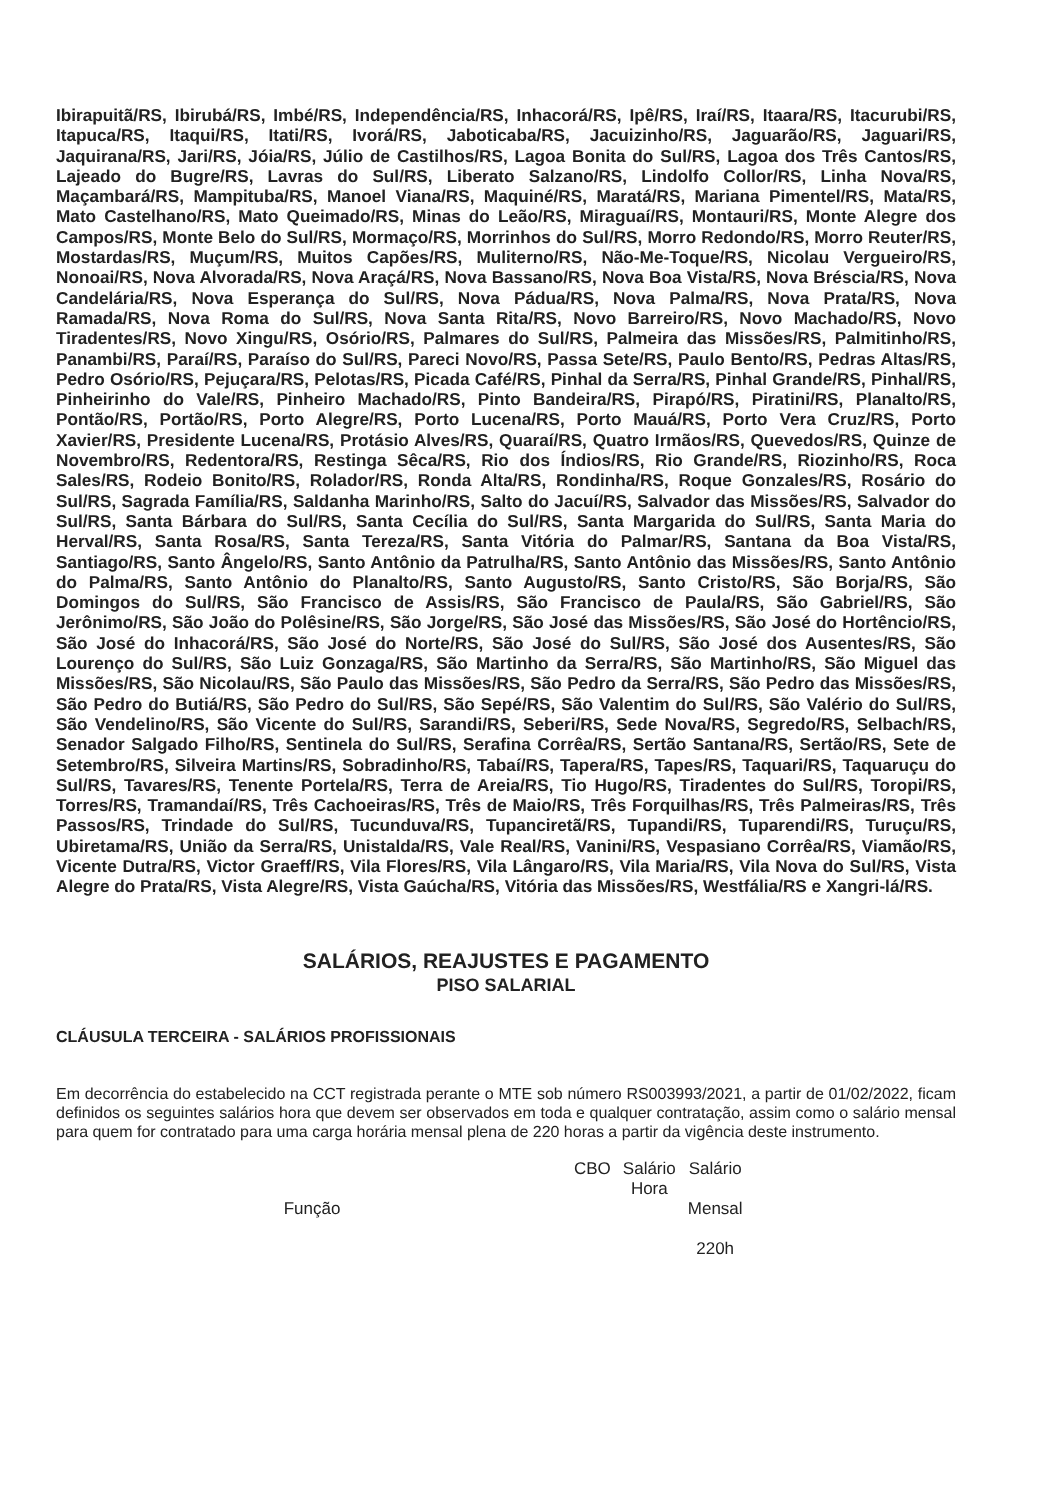Ibirapuitã/RS, Ibirubá/RS, Imbé/RS, Independência/RS, Inhacorá/RS, Ipê/RS, Iraí/RS, Itaara/RS, Itacurubi/RS, Itapuca/RS, Itaqui/RS, Itati/RS, Ivorá/RS, Jaboticaba/RS, Jacuizinho/RS, Jaguarão/RS, Jaguari/RS, Jaquirana/RS, Jari/RS, Jóia/RS, Júlio de Castilhos/RS, Lagoa Bonita do Sul/RS, Lagoa dos Três Cantos/RS, Lajeado do Bugre/RS, Lavras do Sul/RS, Liberato Salzano/RS, Lindolfo Collor/RS, Linha Nova/RS, Maçambará/RS, Mampituba/RS, Manoel Viana/RS, Maquiné/RS, Maratá/RS, Mariana Pimentel/RS, Mata/RS, Mato Castelhano/RS, Mato Queimado/RS, Minas do Leão/RS, Miraguaí/RS, Montauri/RS, Monte Alegre dos Campos/RS, Monte Belo do Sul/RS, Mormaço/RS, Morrinhos do Sul/RS, Morro Redondo/RS, Morro Reuter/RS, Mostardas/RS, Muçum/RS, Muitos Capões/RS, Muliterno/RS, Não-Me-Toque/RS, Nicolau Vergueiro/RS, Nonoai/RS, Nova Alvorada/RS, Nova Araçá/RS, Nova Bassano/RS, Nova Boa Vista/RS, Nova Bréscia/RS, Nova Candelária/RS, Nova Esperança do Sul/RS, Nova Pádua/RS, Nova Palma/RS, Nova Prata/RS, Nova Ramada/RS, Nova Roma do Sul/RS, Nova Santa Rita/RS, Novo Barreiro/RS, Novo Machado/RS, Novo Tiradentes/RS, Novo Xingu/RS, Osório/RS, Palmares do Sul/RS, Palmeira das Missões/RS, Palmitinho/RS, Panambi/RS, Paraí/RS, Paraíso do Sul/RS, Pareci Novo/RS, Passa Sete/RS, Paulo Bento/RS, Pedras Altas/RS, Pedro Osório/RS, Pejuçara/RS, Pelotas/RS, Picada Café/RS, Pinhal da Serra/RS, Pinhal Grande/RS, Pinhal/RS, Pinheirinho do Vale/RS, Pinheiro Machado/RS, Pinto Bandeira/RS, Pirapó/RS, Piratini/RS, Planalto/RS, Pontão/RS, Portão/RS, Porto Alegre/RS, Porto Lucena/RS, Porto Mauá/RS, Porto Vera Cruz/RS, Porto Xavier/RS, Presidente Lucena/RS, Protásio Alves/RS, Quaraí/RS, Quatro Irmãos/RS, Quevedos/RS, Quinze de Novembro/RS, Redentora/RS, Restinga Sêca/RS, Rio dos Índios/RS, Rio Grande/RS, Riozinho/RS, Roca Sales/RS, Rodeio Bonito/RS, Rolador/RS, Ronda Alta/RS, Rondinha/RS, Roque Gonzales/RS, Rosário do Sul/RS, Sagrada Família/RS, Saldanha Marinho/RS, Salto do Jacuí/RS, Salvador das Missões/RS, Salvador do Sul/RS, Santa Bárbara do Sul/RS, Santa Cecília do Sul/RS, Santa Margarida do Sul/RS, Santa Maria do Herval/RS, Santa Rosa/RS, Santa Tereza/RS, Santa Vitória do Palmar/RS, Santana da Boa Vista/RS, Santiago/RS, Santo Ângelo/RS, Santo Antônio da Patrulha/RS, Santo Antônio das Missões/RS, Santo Antônio do Palma/RS, Santo Antônio do Planalto/RS, Santo Augusto/RS, Santo Cristo/RS, São Borja/RS, São Domingos do Sul/RS, São Francisco de Assis/RS, São Francisco de Paula/RS, São Gabriel/RS, São Jerônimo/RS, São João do Polêsine/RS, São Jorge/RS, São José das Missões/RS, São José do Hortêncio/RS, São José do Inhacorá/RS, São José do Norte/RS, São José do Sul/RS, São José dos Ausentes/RS, São Lourenço do Sul/RS, São Luiz Gonzaga/RS, São Martinho da Serra/RS, São Martinho/RS, São Miguel das Missões/RS, São Nicolau/RS, São Paulo das Missões/RS, São Pedro da Serra/RS, São Pedro das Missões/RS, São Pedro do Butiá/RS, São Pedro do Sul/RS, São Sepé/RS, São Valentim do Sul/RS, São Valério do Sul/RS, São Vendelino/RS, São Vicente do Sul/RS, Sarandi/RS, Seberi/RS, Sede Nova/RS, Segredo/RS, Selbach/RS, Senador Salgado Filho/RS, Sentinela do Sul/RS, Serafina Corrêa/RS, Sertão Santana/RS, Sertão/RS, Sete de Setembro/RS, Silveira Martins/RS, Sobradinho/RS, Tabaí/RS, Tapera/RS, Tapes/RS, Taquari/RS, Taquaruçu do Sul/RS, Tavares/RS, Tenente Portela/RS, Terra de Areia/RS, Tio Hugo/RS, Tiradentes do Sul/RS, Toropi/RS, Torres/RS, Tramandaí/RS, Três Cachoeiras/RS, Três de Maio/RS, Três Forquilhas/RS, Três Palmeiras/RS, Três Passos/RS, Trindade do Sul/RS, Tucunduva/RS, Tupanciretã/RS, Tupandi/RS, Tuparendi/RS, Turuçu/RS, Ubiretama/RS, União da Serra/RS, Unistalda/RS, Vale Real/RS, Vanini/RS, Vespasiano Corrêa/RS, Viamão/RS, Vicente Dutra/RS, Victor Graeff/RS, Vila Flores/RS, Vila Lângaro/RS, Vila Maria/RS, Vila Nova do Sul/RS, Vista Alegre do Prata/RS, Vista Alegre/RS, Vista Gaúcha/RS, Vitória das Missões/RS, Westfália/RS e Xangri-lá/RS.
SALÁRIOS, REAJUSTES E PAGAMENTO
PISO SALARIAL
CLÁUSULA TERCEIRA - SALÁRIOS PROFISSIONAIS
Em decorrência do estabelecido na CCT registrada perante o MTE sob número RS003993/2021, a partir de 01/02/2022, ficam definidos os seguintes salários hora que devem ser observados em toda e qualquer contratação, assim como o salário mensal para quem for contratado para uma carga horária mensal plena de 220 horas a partir da vigência deste instrumento.
| Função | CBO | Salário Hora | Salário Mensal 220h |
| --- | --- | --- | --- |